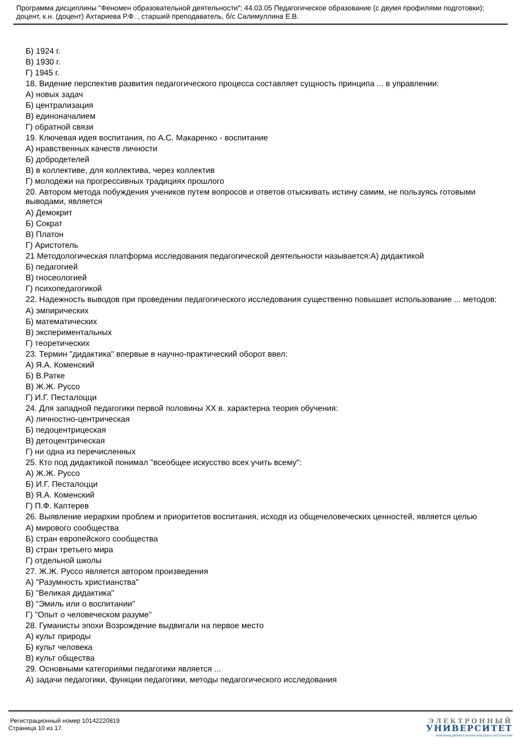Программа дисциплины "Феномен образовательной деятельности"; 44.03.05 Педагогическое образование (с двумя профилями подготовки); доцент, к.н. (доцент) Ахтариева Р.Ф. , старший преподаватель, б/с Салимуллина Е.В.
Б) 1924 г.
В) 1930 г.
Г) 1945 г.
18. Видение перспектив развития педагогического процесса составляет сущность принципа ... в управлении:
А) новых задач
Б) централизация
В) единоначалием
Г) обратной связи
19. Ключевая идея воспитания, по А.С. Макаренко - воспитание
А) нравственных качеств личности
Б) добродетелей
В) в коллективе, для коллектива, через коллектив
Г) молодежи на прогрессивных традициях прошлого
20. Автором метода побуждения учеников путем вопросов и ответов отыскивать истину самим, не пользуясь готовыми выводами, является
А) Демокрит
Б) Сократ
В) Платон
Г) Аристотель
21 Методологическая платформа исследования педагогической деятельности называется:А) дидактикой
Б) педагогией
В) гносеологией
Г) психопедагогикой
22. Надежность выводов при проведении педагогического исследования существенно повышает использование ... методов:
А) эмпирических
Б) математических
В) экспериментальных
Г) теоретических
23. Термин "дидактика" впервые в научно-практический оборот ввел:
А) Я.А. Коменский
Б) В.Ратке
В) Ж.Ж. Руссо
Г) И.Г. Песталоцци
24. Для западной педагогики первой половины XX в. характерна теория обучения:
А) личностно-центрическая
Б) педоцентрицеская
В) детоцентрическая
Г) ни одна из перечисленных
25. Кто под дидактикой понимал "всеобщее искусство всех учить всему":
А) Ж.Ж. Руссо
Б) И.Г. Песталоцци
В) Я.А. Коменский
Г) П.Ф. Каптерев
26. Выявление иерархии проблем и приоритетов воспитания, исходя из общечеловеческих ценностей, является целью
А) мирового сообщества
Б) стран европейского сообщества
В) стран третьего мира
Г) отдельной школы
27. Ж.Ж. Руссо является автором произведения
А) "Разумность христианства"
Б) "Великая дидактика"
В) "Эмиль или о воспитании"
Г) "Опыт о человеческом разуме"
28. Гуманисты эпохи Возрождение выдвигали на первое место
А) культ природы
Б) культ человека
В) культ общества
29. Основными категориями педагогики является ...
А) задачи педагогики, функции педагогики, методы педагогического исследования
Регистрационный номер 10142220819
Страница 10 из 17.
ЭЛЕКТРОННЫЙ
УНИВЕРСИТЕТ
ИНФОРМАЦИОННО-АНАЛИТИЧЕСКАЯ СИСТЕМА КФУ